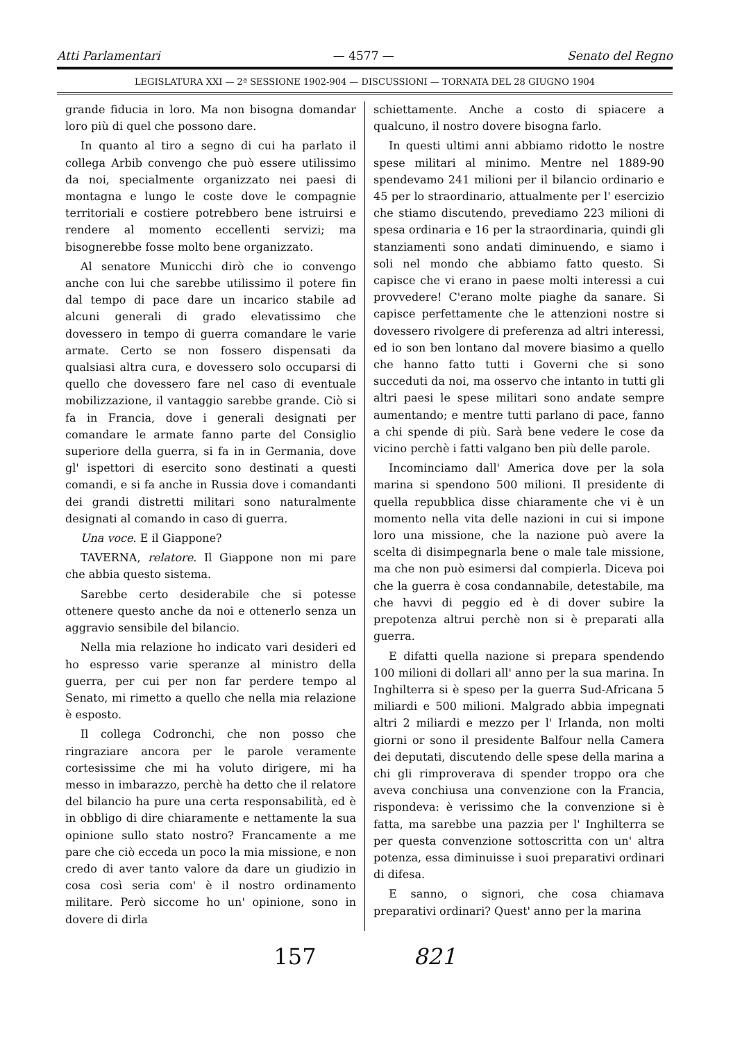Atti Parlamentari — 4577 — Senato del Regno
LEGISLATURA XXI — 2ª SESSIONE 1902-904 — DISCUSSIONI — TORNATA DEL 28 GIUGNO 1904
grande fiducia in loro. Ma non bisogna domandar loro più di quel che possono dare.
In quanto al tiro a segno di cui ha parlato il collega Arbib convengo che può essere utilissimo da noi, specialmente organizzato nei paesi di montagna e lungo le coste dove le compagnie territoriali e costiere potrebbero bene istruirsi e rendere al momento eccellenti servizi; ma bisognerebbe fosse molto bene organizzato.
Al senatore Municchi dirò che io convengo anche con lui che sarebbe utilissimo il potere fin dal tempo di pace dare un incarico stabile ad alcuni generali di grado elevatissimo che dovessero in tempo di guerra comandare le varie armate. Certo se non fossero dispensati da qualsiasi altra cura, e dovessero solo occuparsi di quello che dovessero fare nel caso di eventuale mobilizzazione, il vantaggio sarebbe grande. Ciò si fa in Francia, dove i generali designati per comandare le armate fanno parte del Consiglio superiore della guerra, si fa in in Germania, dove gl' ispettori di esercito sono destinati a questi comandi, e si fa anche in Russia dove i comandanti dei grandi distretti militari sono naturalmente designati al comando in caso di guerra.
Una voce. E il Giappone?
TAVERNA, relatore. Il Giappone non mi pare che abbia questo sistema.
Sarebbe certo desiderabile che si potesse ottenere questo anche da noi e ottenerlo senza un aggravio sensibile del bilancio.
Nella mia relazione ho indicato vari desideri ed ho espresso varie speranze al ministro della guerra, per cui per non far perdere tempo al Senato, mi rimetto a quello che nella mia relazione è esposto.
Il collega Codronchi, che non posso che ringraziare ancora per le parole veramente cortesissime che mi ha voluto dirigere, mi ha messo in imbarazzo, perchè ha detto che il relatore del bilancio ha pure una certa responsabilità, ed è in obbligo di dire chiaramente e nettamente la sua opinione sullo stato nostro? Francamente a me pare che ciò ecceda un poco la mia missione, e non credo di aver tanto valore da dare un giudizio in cosa così seria com' è il nostro ordinamento militare. Però siccome ho un' opinione, sono in dovere di dirla
schiettamente. Anche a costo di spiacere a qualcuno, il nostro dovere bisogna farlo.
In questi ultimi anni abbiamo ridotto le nostre spese militari al minimo. Mentre nel 1889-90 spendevamo 241 milioni per il bilancio ordinario e 45 per lo straordinario, attualmente per l' esercizio che stiamo discutendo, prevediamo 223 milioni di spesa ordinaria e 16 per la straordinaria, quindi gli stanziamenti sono andati diminuendo, e siamo i soli nel mondo che abbiamo fatto questo. Si capisce che vi erano in paese molti interessi a cui provvedere! C'erano molte piaghe da sanare. Si capisce perfettamente che le attenzioni nostre si dovessero rivolgere di preferenza ad altri interessi, ed io son ben lontano dal movere biasimo a quello che hanno fatto tutti i Governi che si sono succeduti da noi, ma osservo che intanto in tutti gli altri paesi le spese militari sono andate sempre aumentando; e mentre tutti parlano di pace, fanno a chi spende di più. Sarà bene vedere le cose da vicino perchè i fatti valgano ben più delle parole.
Incominciamo dall' America dove per la sola marina si spendono 500 milioni. Il presidente di quella repubblica disse chiaramente che vi è un momento nella vita delle nazioni in cui si impone loro una missione, che la nazione può avere la scelta di disimpegnarla bene o male tale missione, ma che non può esimersi dal compierla. Diceva poi che la guerra è cosa condannabile, detestabile, ma che havvi di peggio ed è di dover subire la prepotenza altrui perchè non si è preparati alla guerra.
E difatti quella nazione si prepara spendendo 100 milioni di dollari all' anno per la sua marina. In Inghilterra si è speso per la guerra Sud-Africana 5 miliardi e 500 milioni. Malgrado abbia impegnati altri 2 miliardi e mezzo per l' Irlanda, non molti giorni or sono il presidente Balfour nella Camera dei deputati, discutendo delle spese della marina a chi gli rimproverava di spender troppo ora che aveva conchiusa una convenzione con la Francia, rispondeva: è verissimo che la convenzione si è fatta, ma sarebbe una pazzia per l' Inghilterra se per questa convenzione sottoscritta con un' altra potenza, essa diminuisse i suoi preparativi ordinari di difesa.
E sanno, o signori, che cosa chiamava preparativi ordinari? Quest' anno per la marina
157 821